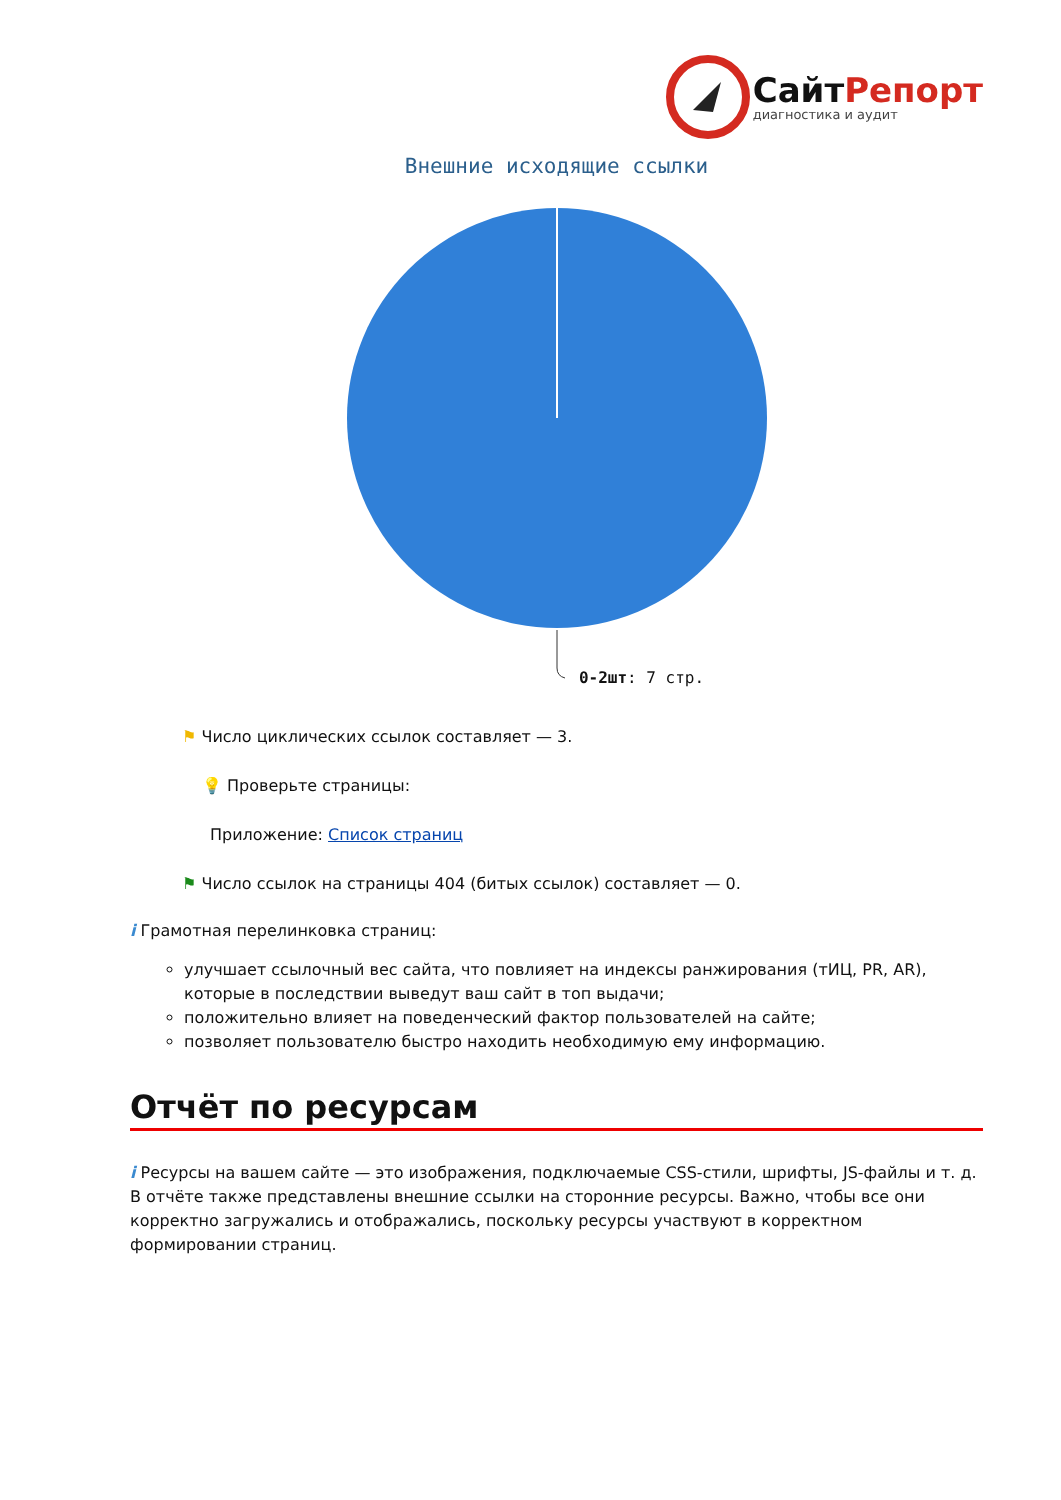СайтРепорт
диагностика и аудит
Внешние исходящие ссылки
0-2шт: 7 стр.
⚑ Число циклических ссылок составляет — 3.
💡 Проверьте страницы:
Приложение: Список страниц
⚑ Число ссылок на страницы 404 (битых ссылок) составляет — 0.
i Грамотная перелинковка страниц:
улучшает ссылочный вес сайта, что повлияет на индексы ранжирования (тИЦ, PR, AR), которые в последствии выведут ваш сайт в топ выдачи;
положительно влияет на поведенческий фактор пользователей на сайте;
позволяет пользователю быстро находить необходимую ему информацию.
Отчёт по ресурсам
i Ресурсы на вашем сайте — это изображения, подключаемые CSS-стили, шрифты, JS-файлы и т. д. В отчёте также представлены внешние ссылки на сторонние ресурсы. Важно, чтобы все они корректно загружались и отображались, поскольку ресурсы участвуют в корректном формировании страниц.